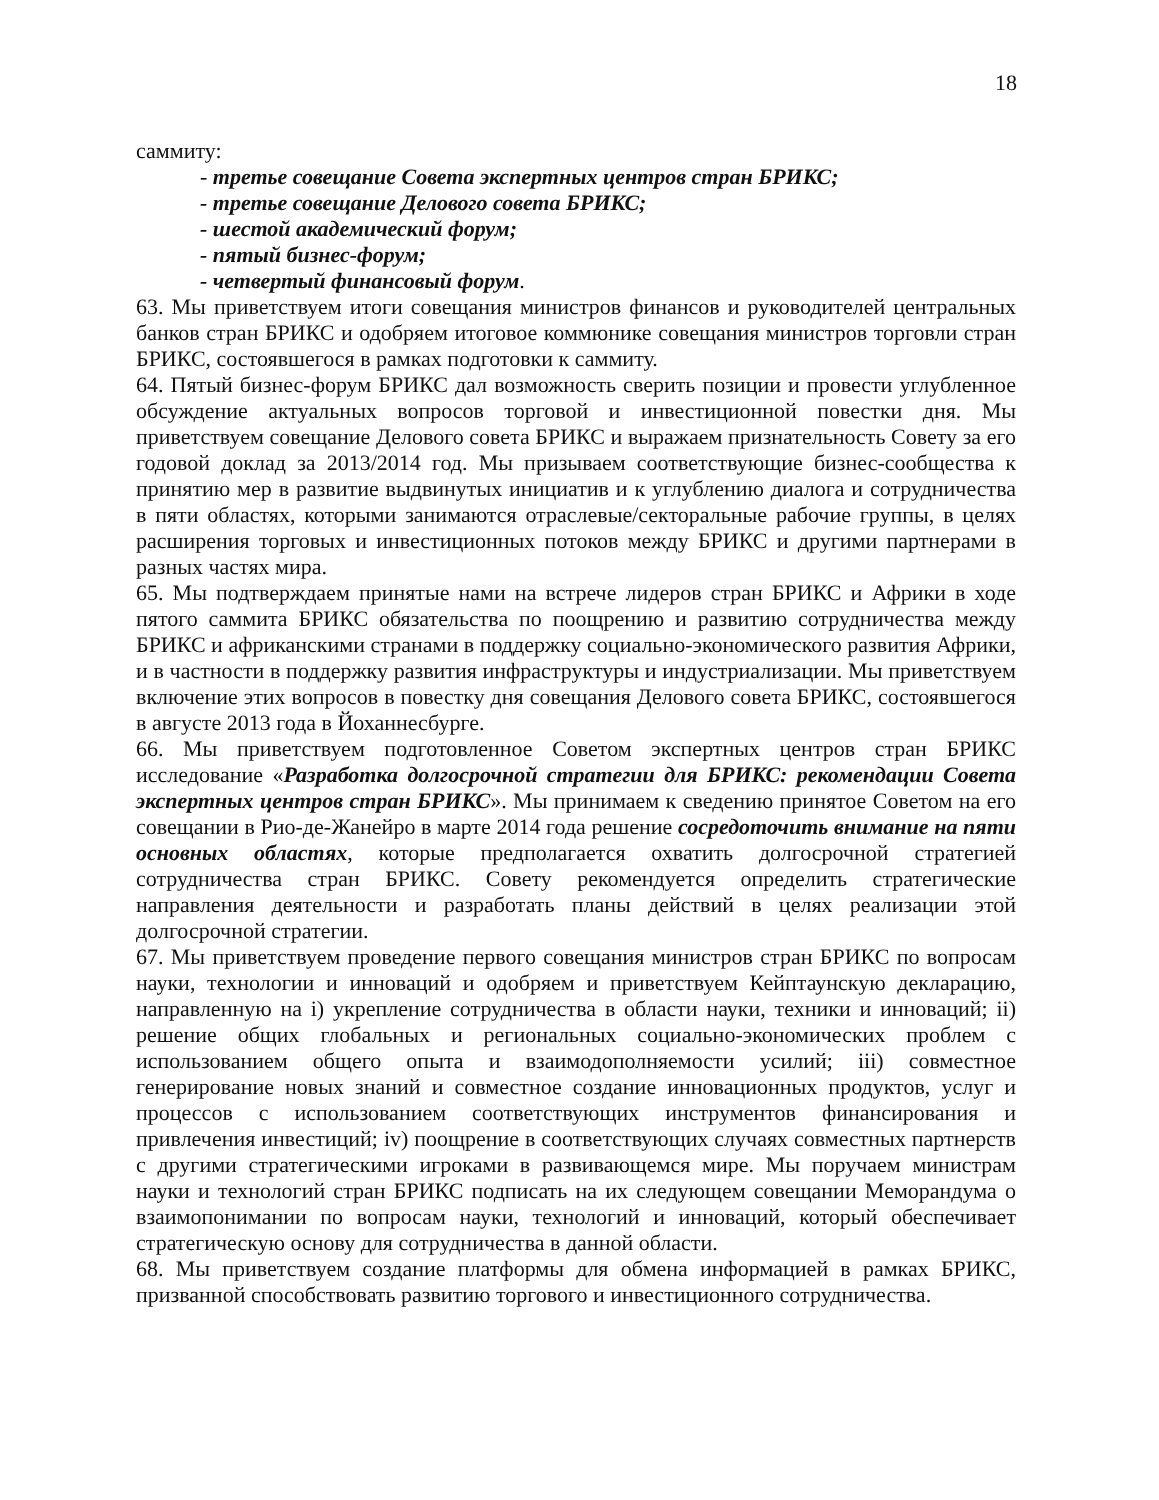18
саммиту:
- третье совещание Совета экспертных центров стран БРИКС;
- третье совещание Делового совета БРИКС;
- шестой академический форум;
- пятый бизнес-форум;
- четвертый финансовый форум.
63. Мы приветствуем итоги совещания министров финансов и руководителей центральных банков стран БРИКС и одобряем итоговое коммюнике совещания министров торговли стран БРИКС, состоявшегося в рамках подготовки к саммиту.
64. Пятый бизнес-форум БРИКС дал возможность сверить позиции и провести углубленное обсуждение актуальных вопросов торговой и инвестиционной повестки дня. Мы приветствуем совещание Делового совета БРИКС и выражаем признательность Совету за его годовой доклад за 2013/2014 год. Мы призываем соответствующие бизнес-сообщества к принятию мер в развитие выдвинутых инициатив и к углублению диалога и сотрудничества в пяти областях, которыми занимаются отраслевые/секторальные рабочие группы, в целях расширения торговых и инвестиционных потоков между БРИКС и другими партнерами в разных частях мира.
65. Мы подтверждаем принятые нами на встрече лидеров стран БРИКС и Африки в ходе пятого саммита БРИКС обязательства по поощрению и развитию сотрудничества между БРИКС и африканскими странами в поддержку социально-экономического развития Африки, и в частности в поддержку развития инфраструктуры и индустриализации. Мы приветствуем включение этих вопросов в повестку дня совещания Делового совета БРИКС, состоявшегося в августе 2013 года в Йоханнесбурге.
66. Мы приветствуем подготовленное Советом экспертных центров стран БРИКС исследование «Разработка долгосрочной стратегии для БРИКС: рекомендации Совета экспертных центров стран БРИКС». Мы принимаем к сведению принятое Советом на его совещании в Рио-де-Жанейро в марте 2014 года решение сосредоточить внимание на пяти основных областях, которые предполагается охватить долгосрочной стратегией сотрудничества стран БРИКС. Совету рекомендуется определить стратегические направления деятельности и разработать планы действий в целях реализации этой долгосрочной стратегии.
67. Мы приветствуем проведение первого совещания министров стран БРИКС по вопросам науки, технологии и инноваций и одобряем и приветствуем Кейптаунскую декларацию, направленную на i) укрепление сотрудничества в области науки, техники и инноваций; ii) решение общих глобальных и региональных социально-экономических проблем с использованием общего опыта и взаимодополняемости усилий; iii) совместное генерирование новых знаний и совместное создание инновационных продуктов, услуг и процессов с использованием соответствующих инструментов финансирования и привлечения инвестиций; iv) поощрение в соответствующих случаях совместных партнерств с другими стратегическими игроками в развивающемся мире. Мы поручаем министрам науки и технологий стран БРИКС подписать на их следующем совещании Меморандума о взаимопонимании по вопросам науки, технологий и инноваций, который обеспечивает стратегическую основу для сотрудничества в данной области.
68. Мы приветствуем создание платформы для обмена информацией в рамках БРИКС, призванной способствовать развитию торгового и инвестиционного сотрудничества.